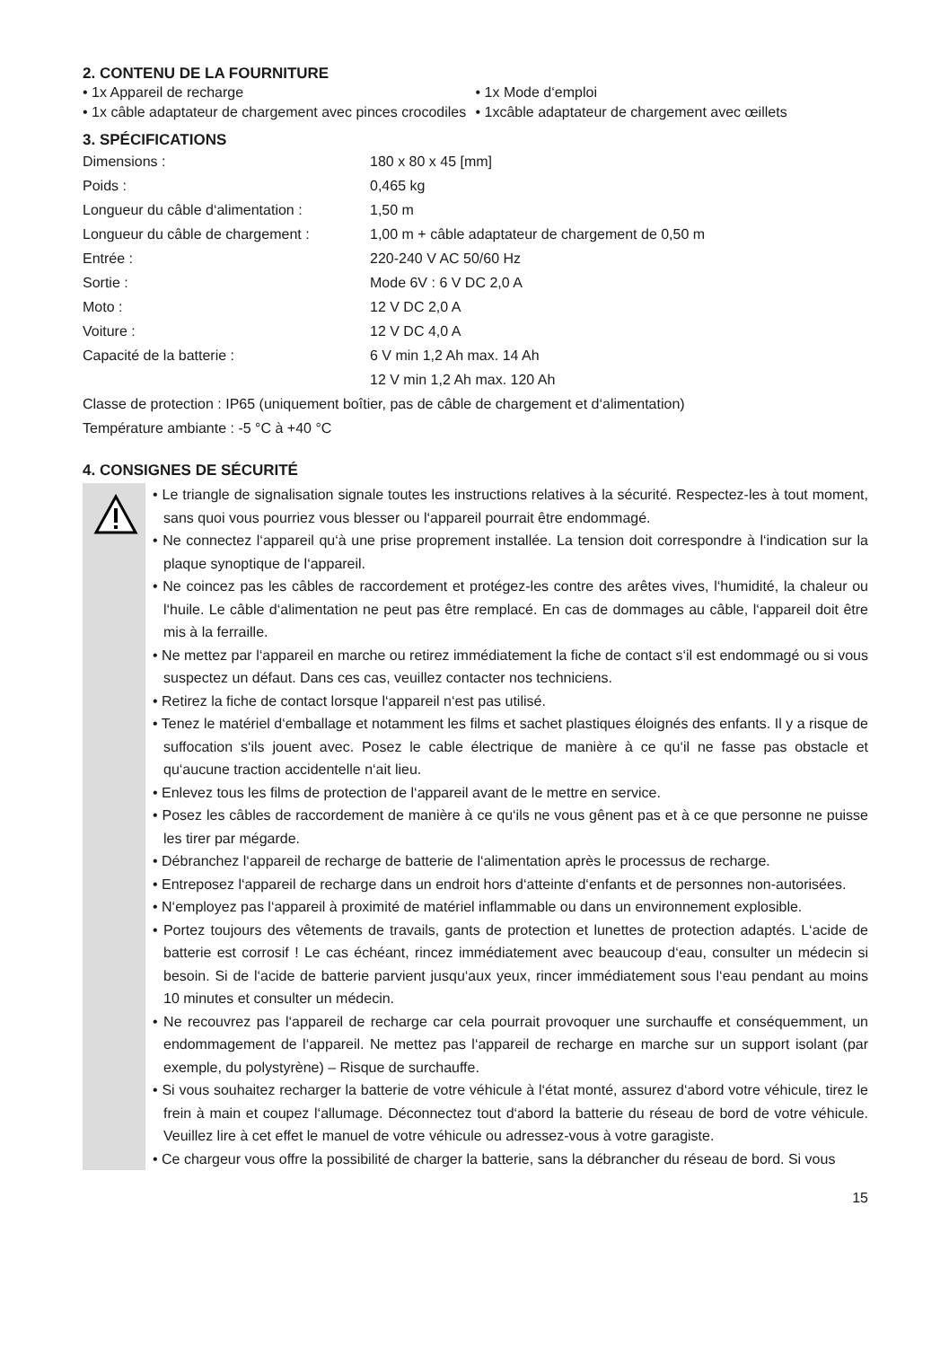2. CONTENU DE LA FOURNITURE
• 1x Appareil de recharge • 1x Mode d‘emploi
• 1x câble adaptateur de chargement avec pinces crocodiles
• 1xcâble adaptateur de chargement avec œillets
3. SPÉCIFICATIONS
| Dimensions : | 180 x 80 x 45 [mm] |
| Poids : | 0,465 kg |
| Longueur du câble d‘alimentation : | 1,50 m |
| Longueur du câble de chargement : | 1,00 m + câble adaptateur de chargement de 0,50 m |
| Entrée : | 220-240 V AC 50/60 Hz |
| Sortie : | Mode 6V : 6 V DC 2,0 A |
| Moto : | 12 V DC 2,0 A |
| Voiture : | 12 V DC 4,0 A |
| Capacité de la batterie : | 6 V min 1,2 Ah max. 14 Ah |
| | 12 V min 1,2 Ah max. 120 Ah |
Classe de protection : IP65 (uniquement boîtier, pas de câble de chargement et d‘alimentation)
Température ambiante : -5 °C à +40 °C
4. CONSIGNES DE SÉCURITÉ
• Le triangle de signalisation signale toutes les instructions relatives à la sécurité. Respectez-les à tout moment, sans quoi vous pourriez vous blesser ou l‘appareil pourrait être endommagé.
• Ne connectez l‘appareil qu‘à une prise proprement installée. La tension doit correspondre à l‘indication sur la plaque synoptique de l‘appareil.
• Ne coincez pas les câbles de raccordement et protégez-les contre des arêtes vives, l‘humidité, la chaleur ou l‘huile. Le câble d‘alimentation ne peut pas être remplacé. En cas de dommages au câble, l‘appareil doit être mis à la ferraille.
• Ne mettez par l‘appareil en marche ou retirez immédiatement la fiche de contact s‘il est endommagé ou si vous suspectez un défaut. Dans ces cas, veuillez contacter nos techniciens.
• Retirez la fiche de contact lorsque l‘appareil n‘est pas utilisé.
• Tenez le matériel d‘emballage et notamment les films et sachet plastiques éloignés des enfants. Il y a risque de suffocation s‘ils jouent avec. Posez le cable électrique de manière à ce qu‘il ne fasse pas obstacle et qu‘aucune traction accidentelle n‘ait lieu.
• Enlevez tous les films de protection de l‘appareil avant de le mettre en service.
• Posez les câbles de raccordement de manière à ce qu‘ils ne vous gênent pas et à ce que personne ne puisse les tirer par mégarde.
• Débranchez l‘appareil de recharge de batterie de l‘alimentation après le processus de recharge.
• Entreposez l‘appareil de recharge dans un endroit hors d‘atteinte d‘enfants et de personnes non-autorisées.
• N‘employez pas l‘appareil à proximité de matériel inflammable ou dans un environnement explosible.
• Portez toujours des vêtements de travails, gants de protection et lunettes de protection adaptés. L‘acide de batterie est corrosif ! Le cas échéant, rincez immédiatement avec beaucoup d‘eau, consulter un médecin si besoin. Si de l‘acide de batterie parvient jusqu‘aux yeux, rincer immédiatement sous l‘eau pendant au moins 10 minutes et consulter un médecin.
• Ne recouvrez pas l‘appareil de recharge car cela pourrait provoquer une surchauffe et conséquemment, un endommagement de l‘appareil. Ne mettez pas l‘appareil de recharge en marche sur un support isolant (par exemple, du polystyrène) – Risque de surchauffe.
• Si vous souhaitez recharger la batterie de votre véhicule à l‘état monté, assurez d‘abord votre véhicule, tirez le frein à main et coupez l‘allumage. Déconnectez tout d‘abord la batterie du réseau de bord de votre véhicule. Veuillez lire à cet effet le manuel de votre véhicule ou adressez-vous à votre garagiste.
• Ce chargeur vous offre la possibilité de charger la batterie, sans la débrancher du réseau de bord. Si vous
15